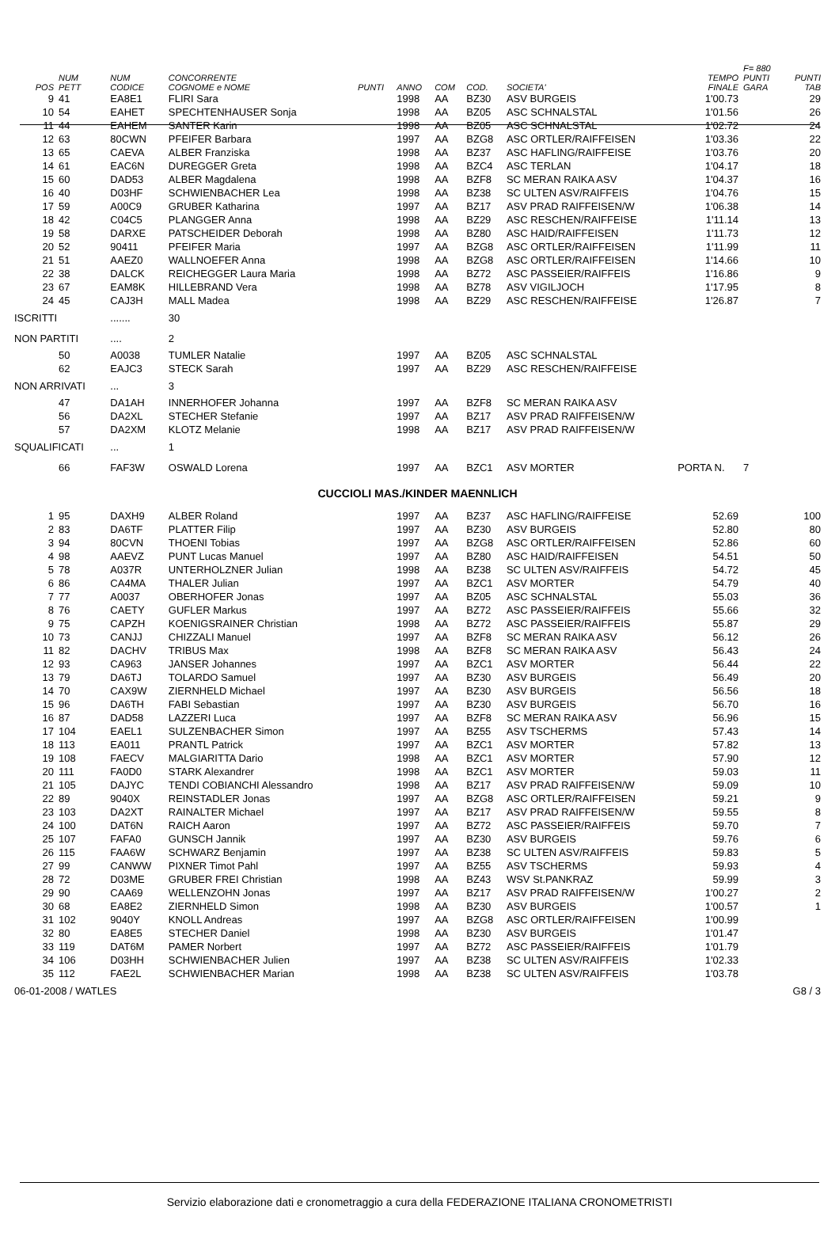| POS | NUM PETT | NUM CODICE | CONCORRENTE COGNOME e NOME | PUNTI | ANNO | COM | COD. | SOCIETA' | TEMPO FINALE | F= 880 PUNTI GARA | PUNTI TAB |
| --- | --- | --- | --- | --- | --- | --- | --- | --- | --- | --- | --- |
| 9 | 41 | EA8E1 | FLIRI Sara | | 1998 | AA | BZ30 | ASV BURGEIS | 1'00.73 | | 29 |
| 10 | 54 | EAHET | SPECHTENHAUSER Sonja | | 1998 | AA | BZ05 | ASC SCHNALSTAL | 1'01.56 | | 26 |
| 11 | 44 | EAHEM | SANTER Karin | | 1998 | AA | BZ05 | ASC SCHNALSTAL | 1'02.72 | | 24 |
| 12 | 63 | 80CWN | PFEIFER Barbara | | 1997 | AA | BZG8 | ASC ORTLER/RAIFFEISEN | 1'03.36 | | 22 |
| 13 | 65 | CAEVA | ALBER Franziska | | 1998 | AA | BZ37 | ASC HAFLING/RAIFFEISE | 1'03.76 | | 20 |
| 14 | 61 | EAC6N | DUREGGER Greta | | 1998 | AA | BZC4 | ASC TERLAN | 1'04.17 | | 18 |
| 15 | 60 | DAD53 | ALBER Magdalena | | 1998 | AA | BZF8 | SC MERAN RAIKA ASV | 1'04.37 | | 16 |
| 16 | 40 | D03HF | SCHWIENBACHER Lea | | 1998 | AA | BZ38 | SC ULTEN ASV/RAIFFEIS | 1'04.76 | | 15 |
| 17 | 59 | A00C9 | GRUBER Katharina | | 1997 | AA | BZ17 | ASV PRAD RAIFFEISEN/W | 1'06.38 | | 14 |
| 18 | 42 | C04C5 | PLANGGER Anna | | 1998 | AA | BZ29 | ASC RESCHEN/RAIFFEISE | 1'11.14 | | 13 |
| 19 | 58 | DARXE | PATSCHEIDER Deborah | | 1998 | AA | BZ80 | ASC HAID/RAIFFEISEN | 1'11.73 | | 12 |
| 20 | 52 | 90411 | PFEIFER Maria | | 1997 | AA | BZG8 | ASC ORTLER/RAIFFEISEN | 1'11.99 | | 11 |
| 21 | 51 | AAEZ0 | WALLNOEFER Anna | | 1998 | AA | BZG8 | ASC ORTLER/RAIFFEISEN | 1'14.66 | | 10 |
| 22 | 38 | DALCK | REICHEGGER Laura Maria | | 1998 | AA | BZ72 | ASC PASSEIER/RAIFFEIS | 1'16.86 | | 9 |
| 23 | 67 | EAM8K | HILLEBRAND Vera | | 1998 | AA | BZ78 | ASV VIGILJOCH | 1'17.95 | | 8 |
| 24 | 45 | CAJ3H | MALL Madea | | 1998 | AA | BZ29 | ASC RESCHEN/RAIFFEISE | 1'26.87 | | 7 |
| ISCRITTI | | ....... | 30 | | | | | | | | |
| NON PARTITI | | .... | 2 | | | | | | | | |
| | 50 | A0038 | TUMLER Natalie | | 1997 | AA | BZ05 | ASC SCHNALSTAL | | | |
| | 62 | EAJC3 | STECK Sarah | | 1997 | AA | BZ29 | ASC RESCHEN/RAIFFEISE | | | |
| NON ARRIVATI | | ... | 3 | | | | | | | | |
| | 47 | DA1AH | INNERHOFER Johanna | | 1997 | AA | BZF8 | SC MERAN RAIKA ASV | | | |
| | 56 | DA2XL | STECHER Stefanie | | 1997 | AA | BZ17 | ASV PRAD RAIFFEISEN/W | | | |
| | 57 | DA2XM | KLOTZ Melanie | | 1998 | AA | BZ17 | ASV PRAD RAIFFEISEN/W | | | |
| SQUALIFICATI | | ... | 1 | | | | | | | | |
| | 66 | FAF3W | OSWALD Lorena | | 1997 | AA | BZC1 | ASV MORTER | PORTA N. | 7 | |
| CUCCIOLI MAS./KINDER MAENNLICH | | | | | | | | | | | |
| 1 | 95 | DAXH9 | ALBER Roland | | 1997 | AA | BZ37 | ASC HAFLING/RAIFFEISE | 52.69 | | 100 |
| 2 | 83 | DA6TF | PLATTER Filip | | 1997 | AA | BZ30 | ASV BURGEIS | 52.80 | | 80 |
| 3 | 94 | 80CVN | THOENI Tobias | | 1997 | AA | BZG8 | ASC ORTLER/RAIFFEISEN | 52.86 | | 60 |
| 4 | 98 | AAEVZ | PUNT Lucas Manuel | | 1997 | AA | BZ80 | ASC HAID/RAIFFEISEN | 54.51 | | 50 |
| 5 | 78 | A037R | UNTERHOLZNER Julian | | 1998 | AA | BZ38 | SC ULTEN ASV/RAIFFEIS | 54.72 | | 45 |
| 6 | 86 | CA4MA | THALER Julian | | 1997 | AA | BZC1 | ASV MORTER | 54.79 | | 40 |
| 7 | 77 | A0037 | OBERHOFER Jonas | | 1997 | AA | BZ05 | ASC SCHNALSTAL | 55.03 | | 36 |
| 8 | 76 | CAETY | GUFLER Markus | | 1997 | AA | BZ72 | ASC PASSEIER/RAIFFEIS | 55.66 | | 32 |
| 9 | 75 | CAPZH | KOENIGSRAINER Christian | | 1998 | AA | BZ72 | ASC PASSEIER/RAIFFEIS | 55.87 | | 29 |
| 10 | 73 | CANJJ | CHIZZALI Manuel | | 1997 | AA | BZF8 | SC MERAN RAIKA ASV | 56.12 | | 26 |
| 11 | 82 | DACHV | TRIBUS Max | | 1998 | AA | BZF8 | SC MERAN RAIKA ASV | 56.43 | | 24 |
| 12 | 93 | CA963 | JANSER Johannes | | 1997 | AA | BZC1 | ASV MORTER | 56.44 | | 22 |
| 13 | 79 | DA6TJ | TOLARDO Samuel | | 1997 | AA | BZ30 | ASV BURGEIS | 56.49 | | 20 |
| 14 | 70 | CAX9W | ZIERNHELD Michael | | 1997 | AA | BZ30 | ASV BURGEIS | 56.56 | | 18 |
| 15 | 96 | DA6TH | FABI Sebastian | | 1997 | AA | BZ30 | ASV BURGEIS | 56.70 | | 16 |
| 16 | 87 | DAD58 | LAZZERI Luca | | 1997 | AA | BZF8 | SC MERAN RAIKA ASV | 56.96 | | 15 |
| 17 | 104 | EAEL1 | SULZENBACHER Simon | | 1997 | AA | BZ55 | ASV TSCHERMS | 57.43 | | 14 |
| 18 | 113 | EA011 | PRANTL Patrick | | 1997 | AA | BZC1 | ASV MORTER | 57.82 | | 13 |
| 19 | 108 | FAECV | MALGIARITTA Dario | | 1998 | AA | BZC1 | ASV MORTER | 57.90 | | 12 |
| 20 | 111 | FA0D0 | STARK Alexandrer | | 1998 | AA | BZC1 | ASV MORTER | 59.03 | | 11 |
| 21 | 105 | DAJYC | TENDI COBIANCHI Alessandro | | 1998 | AA | BZ17 | ASV PRAD RAIFFEISEN/W | 59.09 | | 10 |
| 22 | 89 | 9040X | REINSTADLER Jonas | | 1997 | AA | BZG8 | ASC ORTLER/RAIFFEISEN | 59.21 | | 9 |
| 23 | 103 | DA2XT | RAINALTER Michael | | 1997 | AA | BZ17 | ASV PRAD RAIFFEISEN/W | 59.55 | | 8 |
| 24 | 100 | DAT6N | RAICH Aaron | | 1997 | AA | BZ72 | ASC PASSEIER/RAIFFEIS | 59.70 | | 7 |
| 25 | 107 | FAFA0 | GUNSCH Jannik | | 1997 | AA | BZ30 | ASV BURGEIS | 59.76 | | 6 |
| 26 | 115 | FAA6W | SCHWARZ Benjamin | | 1997 | AA | BZ38 | SC ULTEN ASV/RAIFFEIS | 59.83 | | 5 |
| 27 | 99 | CANWW | PIXNER Timot Pahl | | 1997 | AA | BZ55 | ASV TSCHERMS | 59.93 | | 4 |
| 28 | 72 | D03ME | GRUBER FREI Christian | | 1998 | AA | BZ43 | WSV St.PANKRAZ | 59.99 | | 3 |
| 29 | 90 | CAA69 | WELLENZOHN Jonas | | 1997 | AA | BZ17 | ASV PRAD RAIFFEISEN/W | 1'00.27 | | 2 |
| 30 | 68 | EA8E2 | ZIERNHELD Simon | | 1998 | AA | BZ30 | ASV BURGEIS | 1'00.57 | | 1 |
| 31 | 102 | 9040Y | KNOLL Andreas | | 1997 | AA | BZG8 | ASC ORTLER/RAIFFEISEN | 1'00.99 | | |
| 32 | 80 | EA8E5 | STECHER Daniel | | 1998 | AA | BZ30 | ASV BURGEIS | 1'01.47 | | |
| 33 | 119 | DAT6M | PAMER Norbert | | 1997 | AA | BZ72 | ASC PASSEIER/RAIFFEIS | 1'01.79 | | |
| 34 | 106 | D03HH | SCHWIENBACHER Julien | | 1997 | AA | BZ38 | SC ULTEN ASV/RAIFFEIS | 1'02.33 | | |
| 35 | 112 | FAE2L | SCHWIENBACHER Marian | | 1998 | AA | BZ38 | SC ULTEN ASV/RAIFFEIS | 1'03.78 | | |
| 06-01-2008 / WATLES | | | | | | | | | | | G8 / 3 |
Servizio elaborazione dati e cronometraggio a cura della FEDERAZIONE ITALIANA CRONOMETRISTI